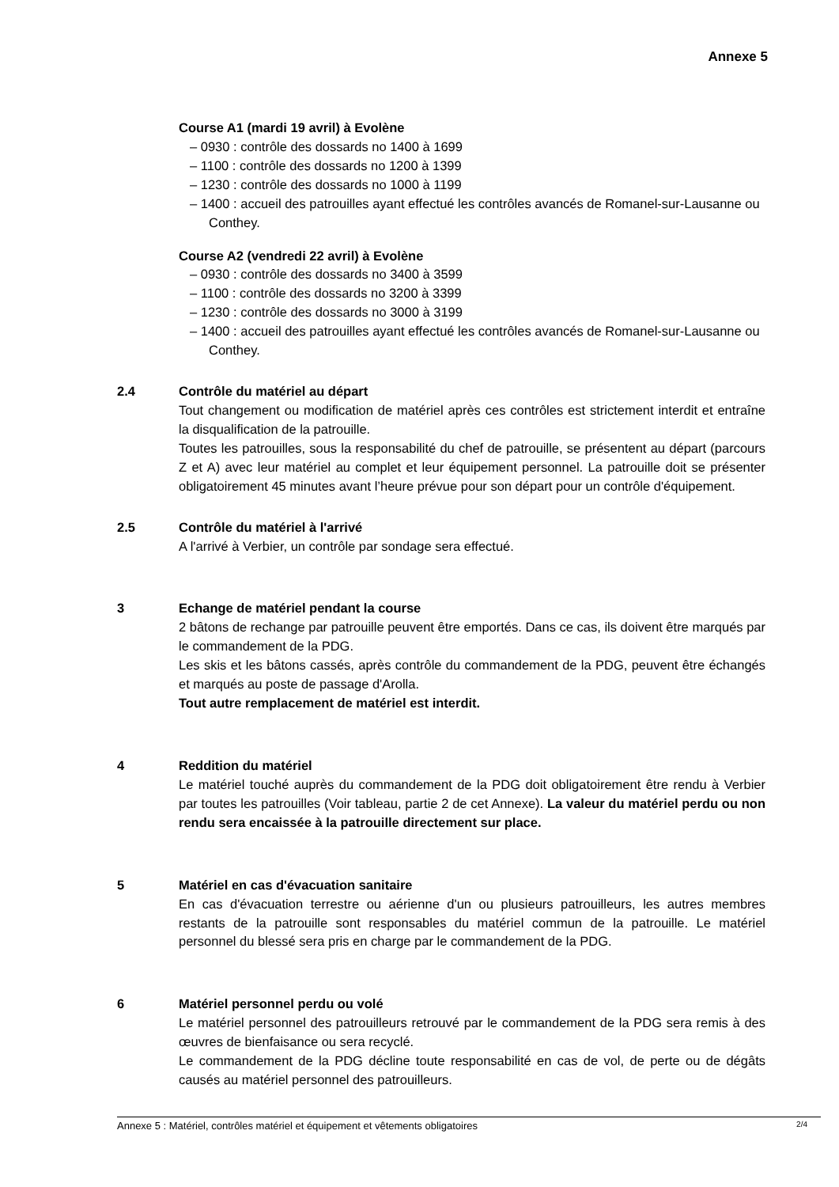Annexe 5
Course A1 (mardi 19 avril) à Evolène
– 0930 : contrôle des dossards no 1400 à 1699
– 1100 : contrôle des dossards no 1200 à 1399
– 1230 : contrôle des dossards no 1000 à 1199
– 1400 : accueil des patrouilles ayant effectué les contrôles avancés de Romanel-sur-Lausanne ou Conthey.
Course A2 (vendredi 22 avril) à Evolène
– 0930 : contrôle des dossards no 3400 à 3599
– 1100 : contrôle des dossards no 3200 à 3399
– 1230 : contrôle des dossards no 3000 à 3199
– 1400 : accueil des patrouilles ayant effectué les contrôles avancés de Romanel-sur-Lausanne ou Conthey.
2.4 Contrôle du matériel au départ
Tout changement ou modification de matériel après ces contrôles est strictement interdit et entraîne la disqualification de la patrouille.
Toutes les patrouilles, sous la responsabilité du chef de patrouille, se présentent au départ (parcours Z et A) avec leur matériel au complet et leur équipement personnel. La patrouille doit se présenter obligatoirement 45 minutes avant l’heure prévue pour son départ pour un contrôle d'équipement.
2.5 Contrôle du matériel à l'arrivé
A l'arrivé à Verbier, un contrôle par sondage sera effectué.
3 Echange de matériel pendant la course
2 bâtons de rechange par patrouille peuvent être emportés. Dans ce cas, ils doivent être marqués par le commandement de la PDG.
Les skis et les bâtons cassés, après contrôle du commandement de la PDG, peuvent être échangés et marqués au poste de passage d'Arolla.
Tout autre remplacement de matériel est interdit.
4 Reddition du matériel
Le matériel touché auprès du commandement de la PDG doit obligatoirement être rendu à Verbier par toutes les patrouilles (Voir tableau, partie 2 de cet Annexe). La valeur du matériel perdu ou non rendu sera encaissée à la patrouille directement sur place.
5 Matériel en cas d'évacuation sanitaire
En cas d'évacuation terrestre ou aérienne d'un ou plusieurs patrouilleurs, les autres membres restants de la patrouille sont responsables du matériel commun de la patrouille. Le matériel personnel du blessé sera pris en charge par le commandement de la PDG.
6 Matériel personnel perdu ou volé
Le matériel personnel des patrouilleurs retrouvé par le commandement de la PDG sera remis à des œuvres de bienfaisance ou sera recyclé.
Le commandement de la PDG décline toute responsabilité en cas de vol, de perte ou de dégâts causés au matériel personnel des patrouilleurs.
Annexe 5 : Matériel, contrôles matériel et équipement et vêtements obligatoires 2/4